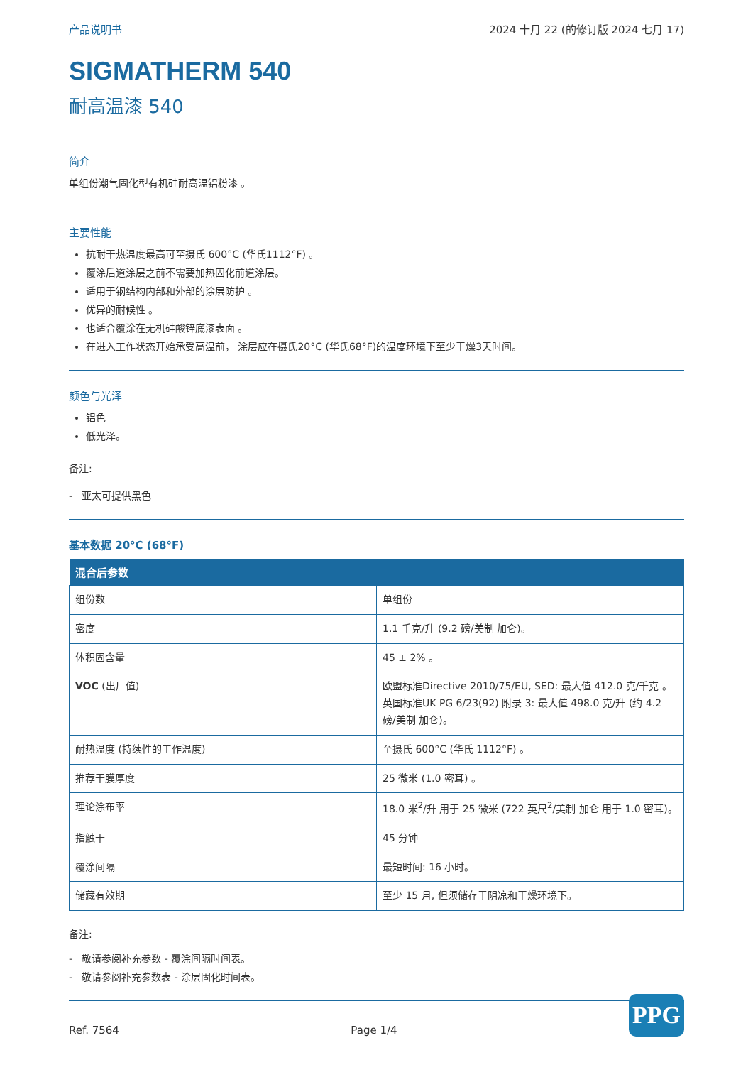产品说明书 2024 十月 22 (的修订版 2024 七月 17)
SIGMATHERM 540
耐高温漆 540
简介
单组份潮气固化型有机硅耐高温铝粉漆 。
主要性能
抗耐干热温度最高可至摄氏 600°C (华氏1112°F) 。
覆涂后道涂层之前不需要加热固化前道涂层。
适用于钢结构内部和外部的涂层防护 。
优异的耐候性 。
也适合覆涂在无机硅酸锌底漆表面 。
在进入工作状态开始承受高温前， 涂层应在摄氏20°C (华氏68°F)的温度环境下至少干燥3天时间。
颜色与光泽
铝色
低光泽。
备注:
- 亚太可提供黑色
基本数据 20°C (68°F)
| 混合后参数 | |
| --- | --- |
| 组份数 | 单组份 |
| 密度 | 1.1 千克/升 (9.2 磅/美制 加仑)。 |
| 体积固含量 | 45 ± 2% 。 |
| VOC (出厂值) | 欧盟标准Directive 2010/75/EU, SED: 最大值 412.0 克/千克 。 英国标准UK PG 6/23(92) 附录 3: 最大值 498.0 克/升 (约 4.2 磅/美制 加仑)。 |
| 耐热温度 (持续性的工作温度) | 至摄氏 600°C (华氏 1112°F) 。 |
| 推荐干膜厚度 | 25 微米 (1.0 密耳) 。 |
| 理论涂布率 | 18.0 米<sup>2</sup>/升 用于 25 微米 (722 英尺<sup>2</sup>/美制 加仑 用于 1.0 密耳)。 |
| 指触干 | 45 分钟 |
| 覆涂间隔 | 最短时间: 16 小时。 |
| 储藏有效期 | 至少 15 月, 但须储存于阴凉和干燥环境下。 |
备注:
- 敬请参阅补充参数 - 覆涂间隔时间表。
- 敬请参阅补充参数表 - 涂层固化时间表。
Ref. 7564 Page 1/4
PPG